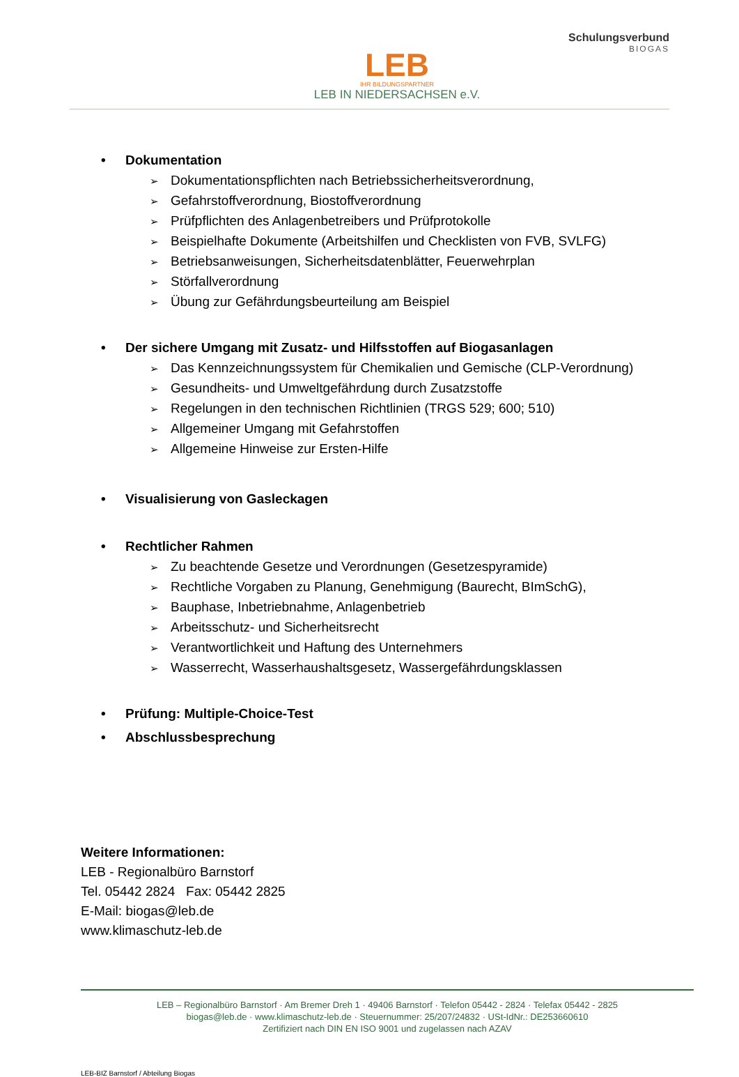LEB
IHR BILDUNGSPARTNER
LEB IN NIEDERSACHSEN e.V.
Schulungsverbund
BIOGAS
• Dokumentation
➢ Dokumentationspflichten nach Betriebssicherheitsverordnung,
➢ Gefahrstoffverordnung, Biostoffverordnung
➢ Prüfpflichten des Anlagenbetreibers und Prüfprotokolle
➢ Beispielhafte Dokumente (Arbeitshilfen und Checklisten von FVB, SVLFG)
➢ Betriebsanweisungen, Sicherheitsdatenblätter, Feuerwehrplan
➢ Störfallverordnung
➢ Übung zur Gefährdungsbeurteilung am Beispiel
• Der sichere Umgang mit Zusatz- und Hilfsstoffen auf Biogasanlagen
➢ Das Kennzeichnungssystem für Chemikalien und Gemische (CLP-Verordnung)
➢ Gesundheits- und Umweltgefährdung durch Zusatzstoffe
➢ Regelungen in den technischen Richtlinien (TRGS 529; 600; 510)
➢ Allgemeiner Umgang mit Gefahrstoffen
➢ Allgemeine Hinweise zur Ersten-Hilfe
• Visualisierung von Gasleckagen
• Rechtlicher Rahmen
➢ Zu beachtende Gesetze und Verordnungen (Gesetzespyramide)
➢ Rechtliche Vorgaben zu Planung, Genehmigung (Baurecht, BImSchG),
➢ Bauphase, Inbetriebnahme, Anlagenbetrieb
➢ Arbeitsschutz- und Sicherheitsrecht
➢ Verantwortlichkeit und Haftung des Unternehmers
➢ Wasserrecht, Wasserhaushaltsgesetz, Wassergefährdungsklassen
• Prüfung: Multiple-Choice-Test
• Abschlussbesprechung
Weitere Informationen:
LEB - Regionalbüro Barnstorf
Tel. 05442 2824 Fax: 05442 2825
E-Mail: biogas@leb.de
www.klimaschutz-leb.de
LEB – Regionalbüro Barnstorf · Am Bremer Dreh 1 · 49406 Barnstorf · Telefon 05442 - 2824 · Telefax 05442 - 2825
biogas@leb.de · www.klimaschutz-leb.de · Steuernummer: 25/207/24832 · USt-IdNr.: DE253660610
Zertifiziert nach DIN EN ISO 9001 und zugelassen nach AZAV
LEB-BIZ Barnstorf / Abteilung Biogas